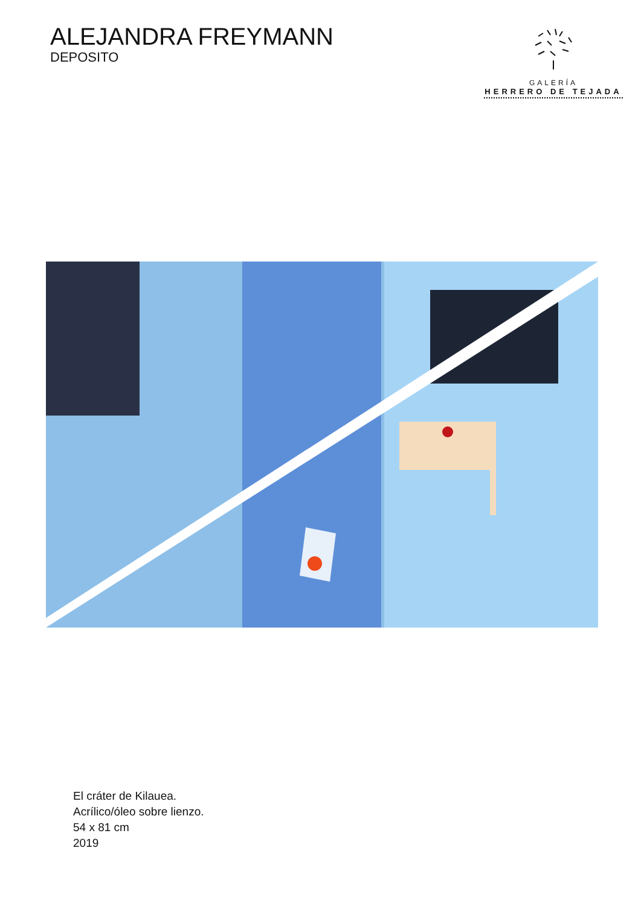ALEJANDRA FREYMANN
DEPOSITO
GALERÍA
HERRERO DE TEJADA
El cráter de Kilauea.
Acrílico/óleo sobre lienzo.
54 x 81 cm
2019